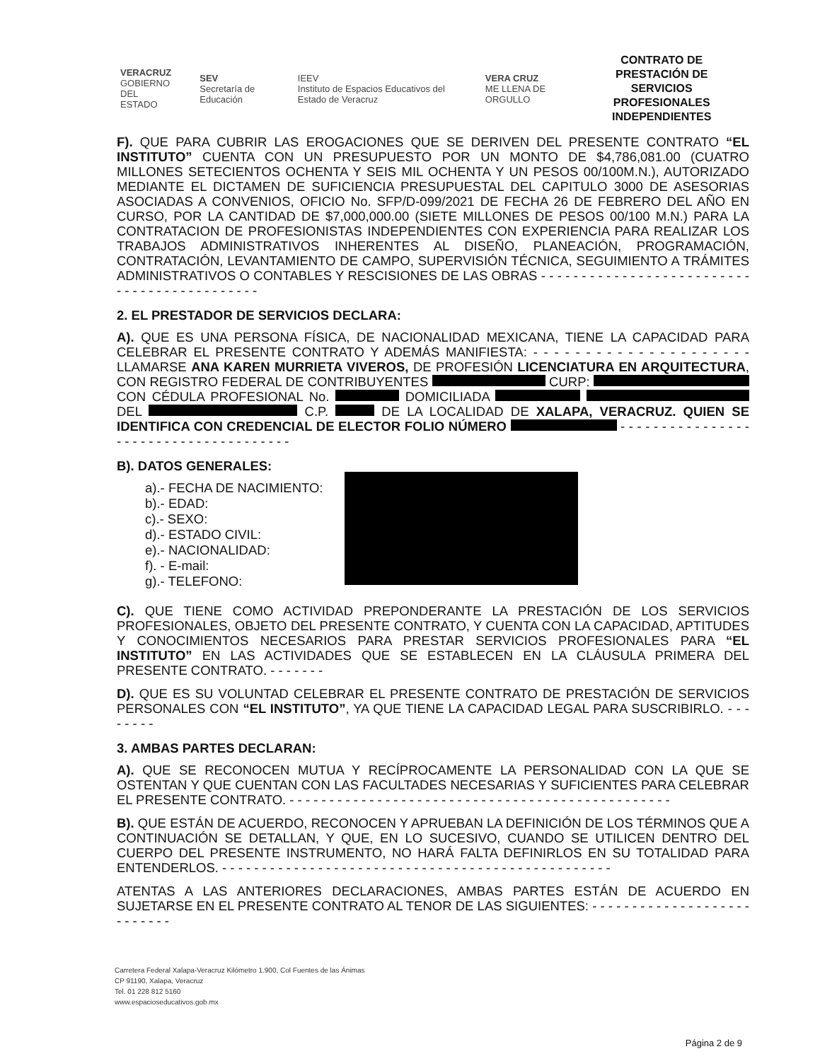VERACRUZ
GOBIERNO
DEL ESTADO
SEV
Secretaría de Educación
IEEV
Instituto de Espacios Educativos del Estado de Veracruz
VERA CRUZ
ME LLENA DE ORGULLO
CONTRATO DE PRESTACIÓN DE SERVICIOS PROFESIONALES INDEPENDIENTES
F). QUE PARA CUBRIR LAS EROGACIONES QUE SE DERIVEN DEL PRESENTE CONTRATO “EL INSTITUTO” CUENTA CON UN PRESUPUESTO POR UN MONTO DE $4,786,081.00 (CUATRO MILLONES SETECIENTOS OCHENTA Y SEIS MIL OCHENTA Y UN PESOS 00/100M.N.), AUTORIZADO MEDIANTE EL DICTAMEN DE SUFICIENCIA PRESUPUESTAL DEL CAPITULO 3000 DE ASESORIAS ASOCIADAS A CONVENIOS, OFICIO No. SFP/D-099/2021 DE FECHA 26 DE FEBRERO DEL AÑO EN CURSO, POR LA CANTIDAD DE $7,000,000.00 (SIETE MILLONES DE PESOS 00/100 M.N.) PARA LA CONTRATACION DE PROFESIONISTAS INDEPENDIENTES CON EXPERIENCIA PARA REALIZAR LOS TRABAJOS ADMINISTRATIVOS INHERENTES AL DISEÑO, PLANEACIÓN, PROGRAMACIÓN, CONTRATACIÓN, LEVANTAMIENTO DE CAMPO, SUPERVISIÓN TÉCNICA, SEGUIMIENTO A TRÁMITES ADMINISTRATIVOS O CONTABLES Y RESCISIONES DE LAS OBRAS - - - - - - - - - - - - - - - - - - - - - - - - - - - - - - - - - - - - - - - - - - - -
2. EL PRESTADOR DE SERVICIOS DECLARA:
A). QUE ES UNA PERSONA FÍSICA, DE NACIONALIDAD MEXICANA, TIENE LA CAPACIDAD PARA CELEBRAR EL PRESENTE CONTRATO Y ADEMÁS MANIFIESTA: - - - - - - - - - - - - - - - - - - - - - LLAMARSE ANA KAREN MURRIETA VIVEROS, DE PROFESIÓN LICENCIATURA EN ARQUITECTURA, CON REGISTRO FEDERAL DE CONTRIBUYENTES CURP: CON CÉDULA PROFESIONAL No. DOMICILIADA DEL C.P. DE LA LOCALIDAD DE XALAPA, VERACRUZ. QUIEN SE IDENTIFICA CON CREDENCIAL DE ELECTOR FOLIO NÚMERO - - - - - - - - - - - - - - - - - - - - - - - - - - - - - - - - - - - - - -
B). DATOS GENERALES:
a).- FECHA DE NACIMIENTO:
b).- EDAD:
c).- SEXO:
d).- ESTADO CIVIL:
e).- NACIONALIDAD:
f). - E-mail:
g).- TELEFONO:
C). QUE TIENE COMO ACTIVIDAD PREPONDERANTE LA PRESTACIÓN DE LOS SERVICIOS PROFESIONALES, OBJETO DEL PRESENTE CONTRATO, Y CUENTA CON LA CAPACIDAD, APTITUDES Y CONOCIMIENTOS NECESARIOS PARA PRESTAR SERVICIOS PROFESIONALES PARA “EL INSTITUTO” EN LAS ACTIVIDADES QUE SE ESTABLECEN EN LA CLÁUSULA PRIMERA DEL PRESENTE CONTRATO. - - - - - - -
D). QUE ES SU VOLUNTAD CELEBRAR EL PRESENTE CONTRATO DE PRESTACIÓN DE SERVICIOS PERSONALES CON “EL INSTITUTO”, YA QUE TIENE LA CAPACIDAD LEGAL PARA SUSCRIBIRLO. - - - - - - - -
3. AMBAS PARTES DECLARAN:
A). QUE SE RECONOCEN MUTUA Y RECÍPROCAMENTE LA PERSONALIDAD CON LA QUE SE OSTENTAN Y QUE CUENTAN CON LAS FACULTADES NECESARIAS Y SUFICIENTES PARA CELEBRAR EL PRESENTE CONTRATO. - - - - - - - - - - - - - - - - - - - - - - - - - - - - - - - - - - - - - - - - - - - - - - - -
B). QUE ESTÁN DE ACUERDO, RECONOCEN Y APRUEBAN LA DEFINICIÓN DE LOS TÉRMINOS QUE A CONTINUACIÓN SE DETALLAN, Y QUE, EN LO SUCESIVO, CUANDO SE UTILICEN DENTRO DEL CUERPO DEL PRESENTE INSTRUMENTO, NO HARÁ FALTA DEFINIRLOS EN SU TOTALIDAD PARA ENTENDERLOS. - - - - - - - - - - - - - - - - - - - - - - - - - - - - - - - - - - - - - - - - - - - - - - - - -
ATENTAS A LAS ANTERIORES DECLARACIONES, AMBAS PARTES ESTÁN DE ACUERDO EN SUJETARSE EN EL PRESENTE CONTRATO AL TENOR DE LAS SIGUIENTES: - - - - - - - - - - - - - - - - - - - - - - - - - - -
Carretera Federal Xalapa-Veracruz Kilómetro 1.900, Col Fuentes de las Ánimas
CP 91190, Xalapa, Veracruz
Tel. 01 228 812 5160
www.espacioseducativos.gob.mx
Página 2 de 9